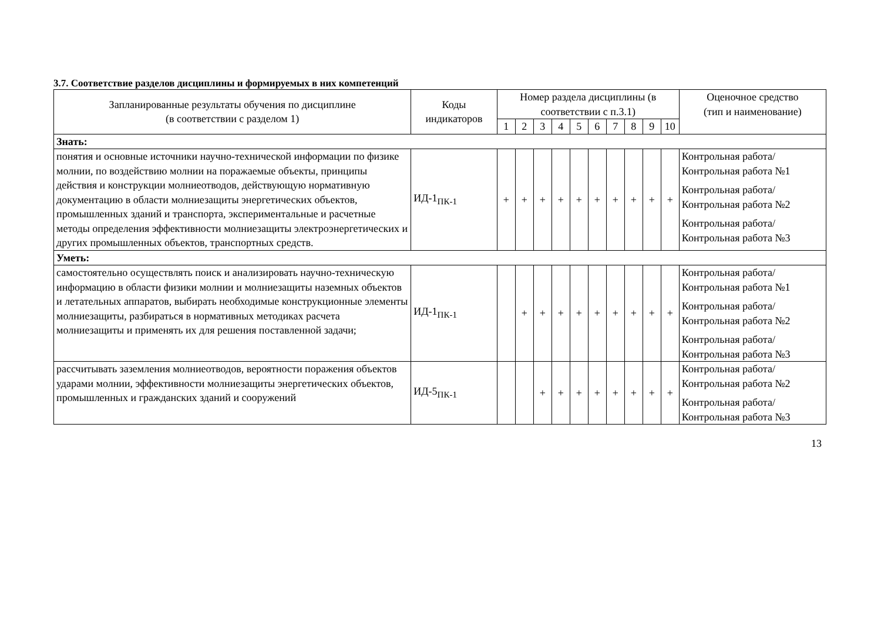3.7. Соответствие разделов дисциплины и формируемых в них компетенций
| Запланированные результаты обучения по дисциплине (в соответствии с разделом 1) | Коды индикаторов | Номер раздела дисциплины (в соответствии с п.3.1) | | | | | | | | | | Оценочное средство (тип и наименование) |
| --- | --- | --- | --- | --- | --- | --- | --- | --- | --- | --- | --- | --- |
| | | 1 | 2 | 3 | 4 | 5 | 6 | 7 | 8 | 9 | 10 | |
| Знать: | | | | | | | | | | | | |
| понятия и основные источники научно-технической информации по физике молнии, по воздействию молнии на поражаемые объекты, принципы действия и конструкции молниеотводов, действующую нормативную документацию в области молниезащиты энергетических объектов, промышленных зданий и транспорта, экспериментальные и расчетные методы определения эффективности молниезащиты электроэнергетических и других промышленных объектов, транспортных средств. | ИД-1<sub>ПК-1</sub> | + | + | + | + | + | + | + | + | + | + | Контрольная работа/Контрольная работа №1 Контрольная работа/Контрольная работа №2 Контрольная работа/Контрольная работа №3 |
| Уметь: | | | | | | | | | | | | |
| самостоятельно осуществлять поиск и анализировать научно-техническую информацию в области физики молнии и молниезащиты наземных объектов и летательных аппаратов, выбирать необходимые конструкционные элементы молниезащиты, разбираться в нормативных методиках расчета молниезащиты и применять их для решения поставленной задачи; | ИД-1<sub>ПК-1</sub> | | + | + | + | + | + | + | + | + | + | Контрольная работа/Контрольная работа №1 Контрольная работа/Контрольная работа №2 Контрольная работа/Контрольная работа №3 |
| рассчитывать заземления молниеотводов, вероятности поражения объектов ударами молнии, эффективности молниезащиты энергетических объектов, промышленных и гражданских зданий и сооружений | ИД-5<sub>ПК-1</sub> | | | + | + | + | + | + | + | + | + | Контрольная работа/Контрольная работа №2 Контрольная работа/Контрольная работа №3 |
13